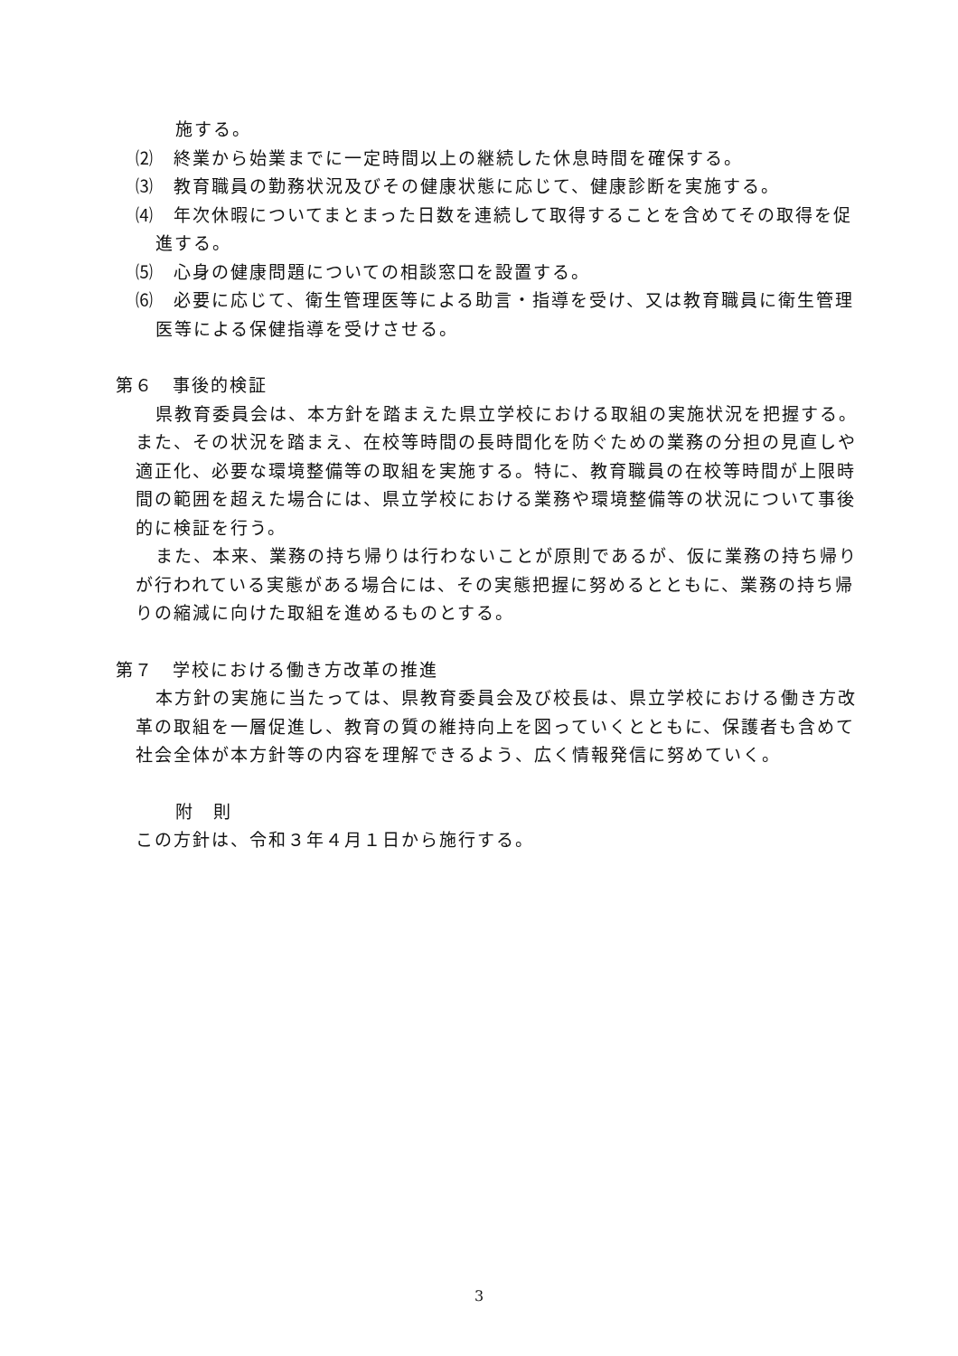施する。
⑵　終業から始業までに一定時間以上の継続した休息時間を確保する。
⑶　教育職員の勤務状況及びその健康状態に応じて、健康診断を実施する。
⑷　年次休暇についてまとまった日数を連続して取得することを含めてその取得を促進する。
⑸　心身の健康問題についての相談窓口を設置する。
⑹　必要に応じて、衛生管理医等による助言・指導を受け、又は教育職員に衛生管理医等による保健指導を受けさせる。
第６　事後的検証
県教育委員会は、本方針を踏まえた県立学校における取組の実施状況を把握する。また、その状況を踏まえ、在校等時間の長時間化を防ぐための業務の分担の見直しや適正化、必要な環境整備等の取組を実施する。特に、教育職員の在校等時間が上限時間の範囲を超えた場合には、県立学校における業務や環境整備等の状況について事後的に検証を行う。
また、本来、業務の持ち帰りは行わないことが原則であるが、仮に業務の持ち帰りが行われている実態がある場合には、その実態把握に努めるとともに、業務の持ち帰りの縮減に向けた取組を進めるものとする。
第７　学校における働き方改革の推進
本方針の実施に当たっては、県教育委員会及び校長は、県立学校における働き方改革の取組を一層促進し、教育の質の維持向上を図っていくとともに、保護者も含めて社会全体が本方針等の内容を理解できるよう、広く情報発信に努めていく。
附　則
この方針は、令和３年４月１日から施行する。
3